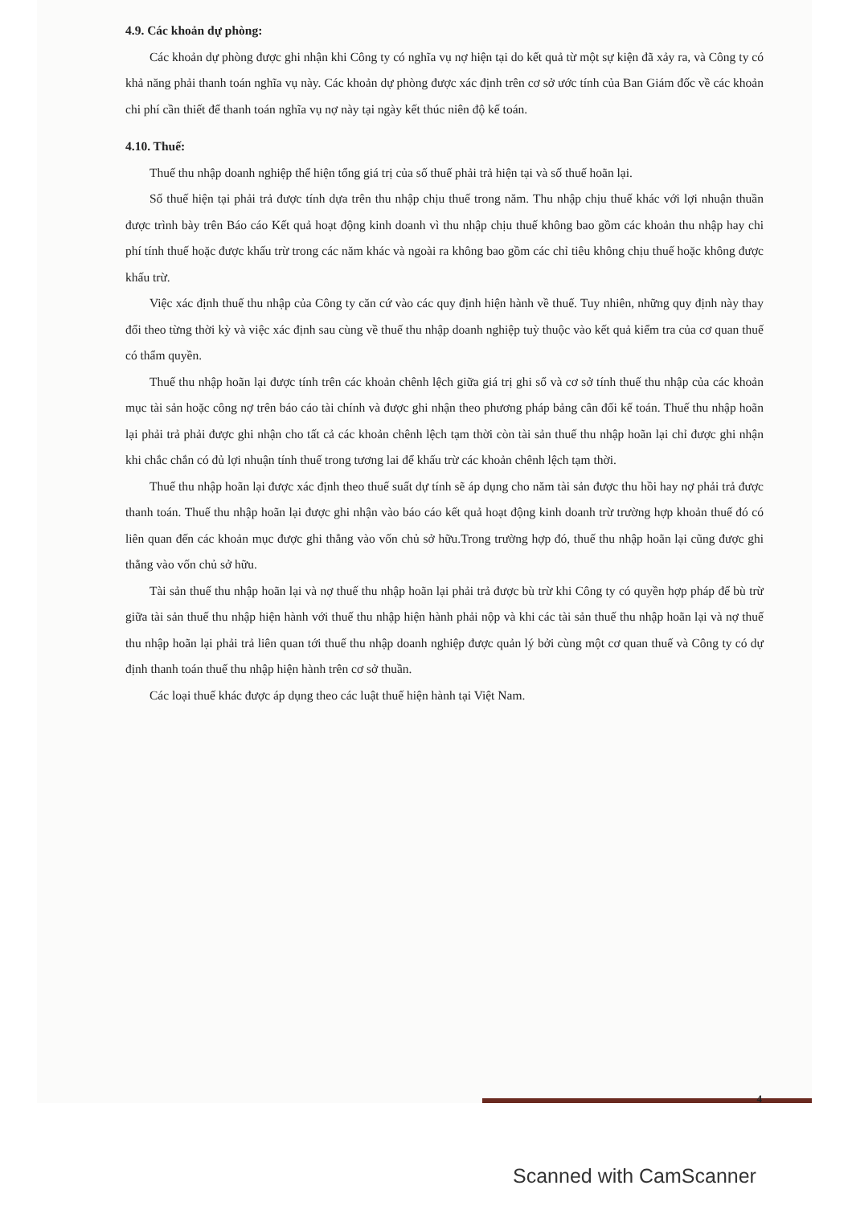4.9. Các khoản dự phòng:
Các khoản dự phòng được ghi nhận khi Công ty có nghĩa vụ nợ hiện tại do kết quả từ một sự kiện đã xảy ra, và Công ty có khả năng phải thanh toán nghĩa vụ này. Các khoản dự phòng được xác định trên cơ sở ước tính của Ban Giám đốc về các khoản chi phí cần thiết để thanh toán nghĩa vụ nợ này tại ngày kết thúc niên độ kế toán.
4.10. Thuế:
Thuế thu nhập doanh nghiệp thể hiện tổng giá trị của số thuế phải trả hiện tại và số thuế hoãn lại.
Số thuế hiện tại phải trả được tính dựa trên thu nhập chịu thuế trong năm. Thu nhập chịu thuế khác với lợi nhuận thuần được trình bày trên Báo cáo Kết quả hoạt động kinh doanh vì thu nhập chịu thuế không bao gồm các khoản thu nhập hay chi phí tính thuế hoặc được khấu trừ trong các năm khác và ngoài ra không bao gồm các chỉ tiêu không chịu thuế hoặc không được khấu trừ.
Việc xác định thuế thu nhập của Công ty căn cứ vào các quy định hiện hành về thuế. Tuy nhiên, những quy định này thay đổi theo từng thời kỳ và việc xác định sau cùng về thuế thu nhập doanh nghiệp tuỳ thuộc vào kết quả kiểm tra của cơ quan thuế có thẩm quyền.
Thuế thu nhập hoãn lại được tính trên các khoản chênh lệch giữa giá trị ghi sổ và cơ sở tính thuế thu nhập của các khoản mục tài sản hoặc công nợ trên báo cáo tài chính và được ghi nhận theo phương pháp bảng cân đối kế toán. Thuế thu nhập hoãn lại phải trả phải được ghi nhận cho tất cả các khoản chênh lệch tạm thời còn tài sản thuế thu nhập hoãn lại chỉ được ghi nhận khi chắc chắn có đủ lợi nhuận tính thuế trong tương lai để khấu trừ các khoản chênh lệch tạm thời.
Thuế thu nhập hoãn lại được xác định theo thuế suất dự tính sẽ áp dụng cho năm tài sản được thu hồi hay nợ phải trả được thanh toán. Thuế thu nhập hoãn lại được ghi nhận vào báo cáo kết quả hoạt động kinh doanh trừ trường hợp khoản thuế đó có liên quan đến các khoản mục được ghi thẳng vào vốn chủ sở hữu.Trong trường hợp đó, thuế thu nhập hoãn lại cũng được ghi thẳng vào vốn chủ sở hữu.
Tài sản thuế thu nhập hoãn lại và nợ thuế thu nhập hoãn lại phải trả được bù trừ khi Công ty có quyền hợp pháp để bù trừ giữa tài sản thuế thu nhập hiện hành với thuế thu nhập hiện hành phải nộp và khi các tài sản thuế thu nhập hoãn lại và nợ thuế thu nhập hoãn lại phải trả liên quan tới thuế thu nhập doanh nghiệp được quản lý bởi cùng một cơ quan thuế và Công ty có dự định thanh toán thuế thu nhập hiện hành trên cơ sở thuần.
Các loại thuế khác được áp dụng theo các luật thuế hiện hành tại Việt Nam.
4
Scanned with CamScanner